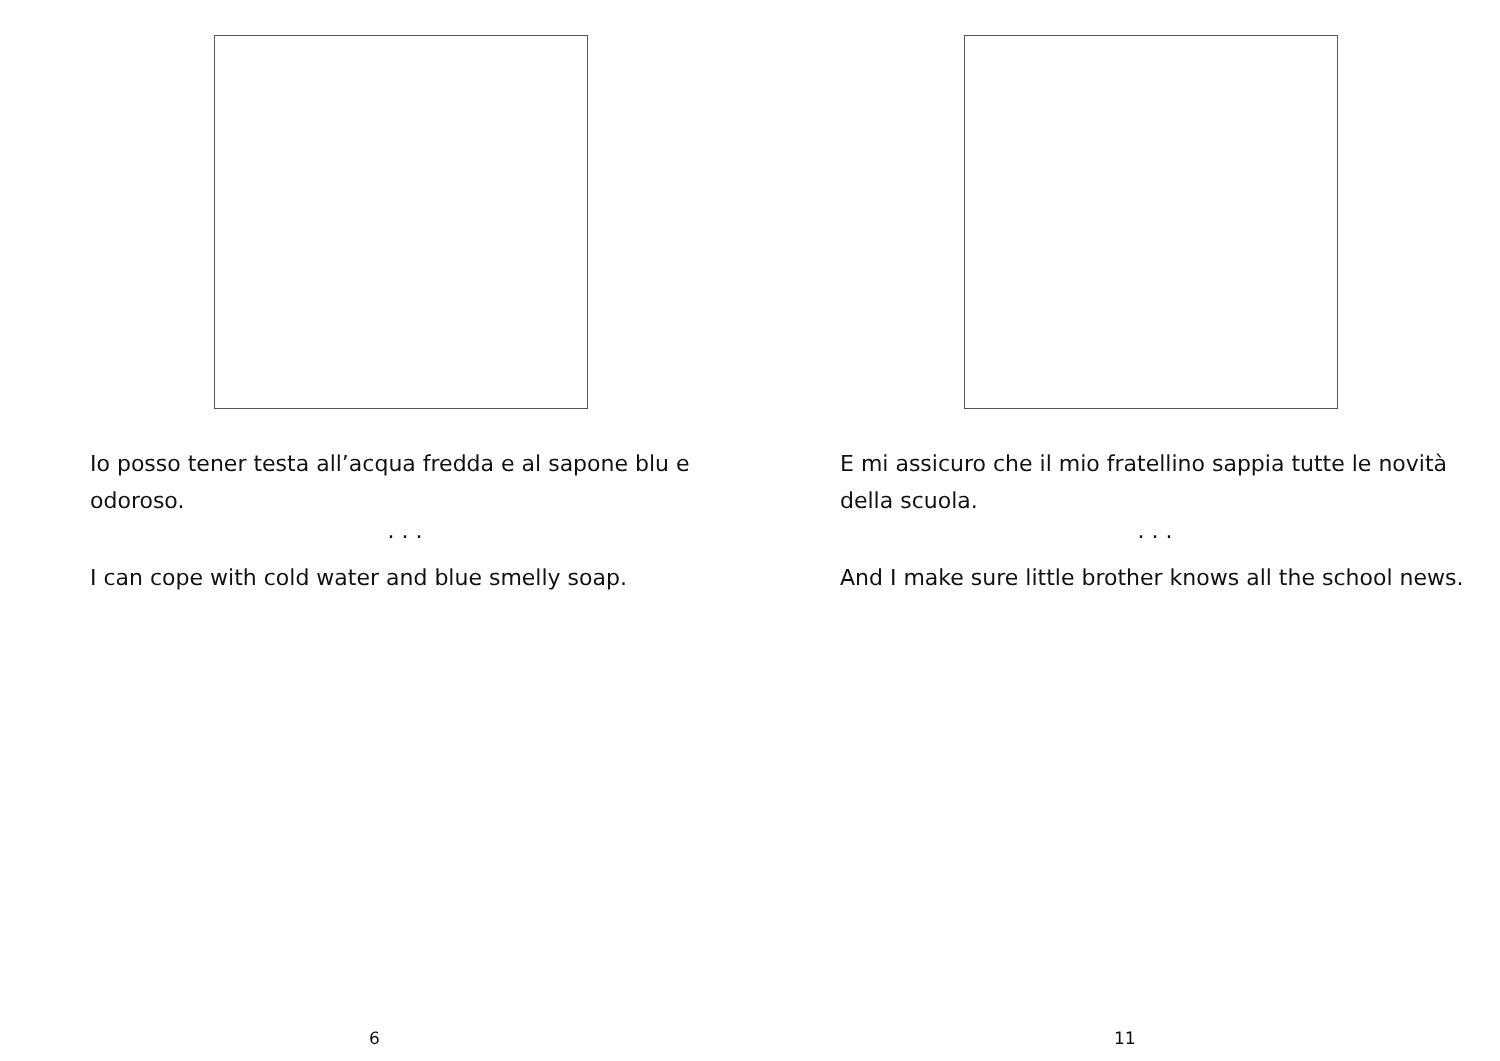Io posso tener testa all’acqua fredda e al sapone blu e odoroso.
. . .
I can cope with cold water and blue smelly soap.
6
E mi assicuro che il mio fratellino sappia tutte le novità della scuola.
. . .
And I make sure little brother knows all the school news.
11